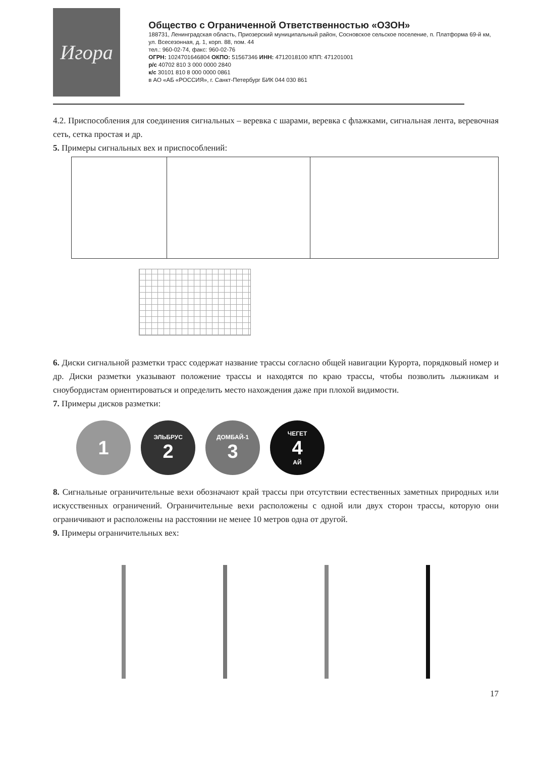Игора
Общество с Ограниченной Ответственностью «ОЗОН»
188731, Ленинградская область, Приозерский муниципальный район, Сосновское сельское поселение, п. Платформа 69-й км, ул. Всесезонная, д. 1, корп. 88, пом. 44
тел.: 960-02-74, факс: 960-02-76
ОГРН: 1024701646804 ОКПО: 51567346 ИНН: 4712018100 КПП: 471201001
р/с 40702 810 3 000 0000 2840
к/с 30101 810 8 000 0000 0861
в АО «АБ «РОССИЯ», г. Санкт-Петербург БИК 044 030 861
4.2. Приспособления для соединения сигнальных – веревка с шарами, веревка с флажками, сигнальная лента, веревочная сеть, сетка простая и др.
5. Примеры сигнальных вех и приспособлений:
6. Диски сигнальной разметки трасс содержат название трассы согласно общей навигации Курорта, порядковый номер и др. Диски разметки указывают положение трассы и находятся по краю трассы, чтобы позволить лыжникам и сноубордистам ориентироваться и определить место нахождения даже при плохой видимости.
7. Примеры дисков разметки:
1
ЭЛЬБРУС
2
ДОМБАЙ-1
3
ЧЕГЕТ
4
АЙ
8. Сигнальные ограничительные вехи обозначают край трассы при отсутствии естественных заметных природных или искусственных ограничений. Ограничительные вехи расположены с одной или двух сторон трассы, которую они ограничивают и расположены на расстоянии не менее 10 метров одна от другой.
9. Примеры ограничительных вех:
17